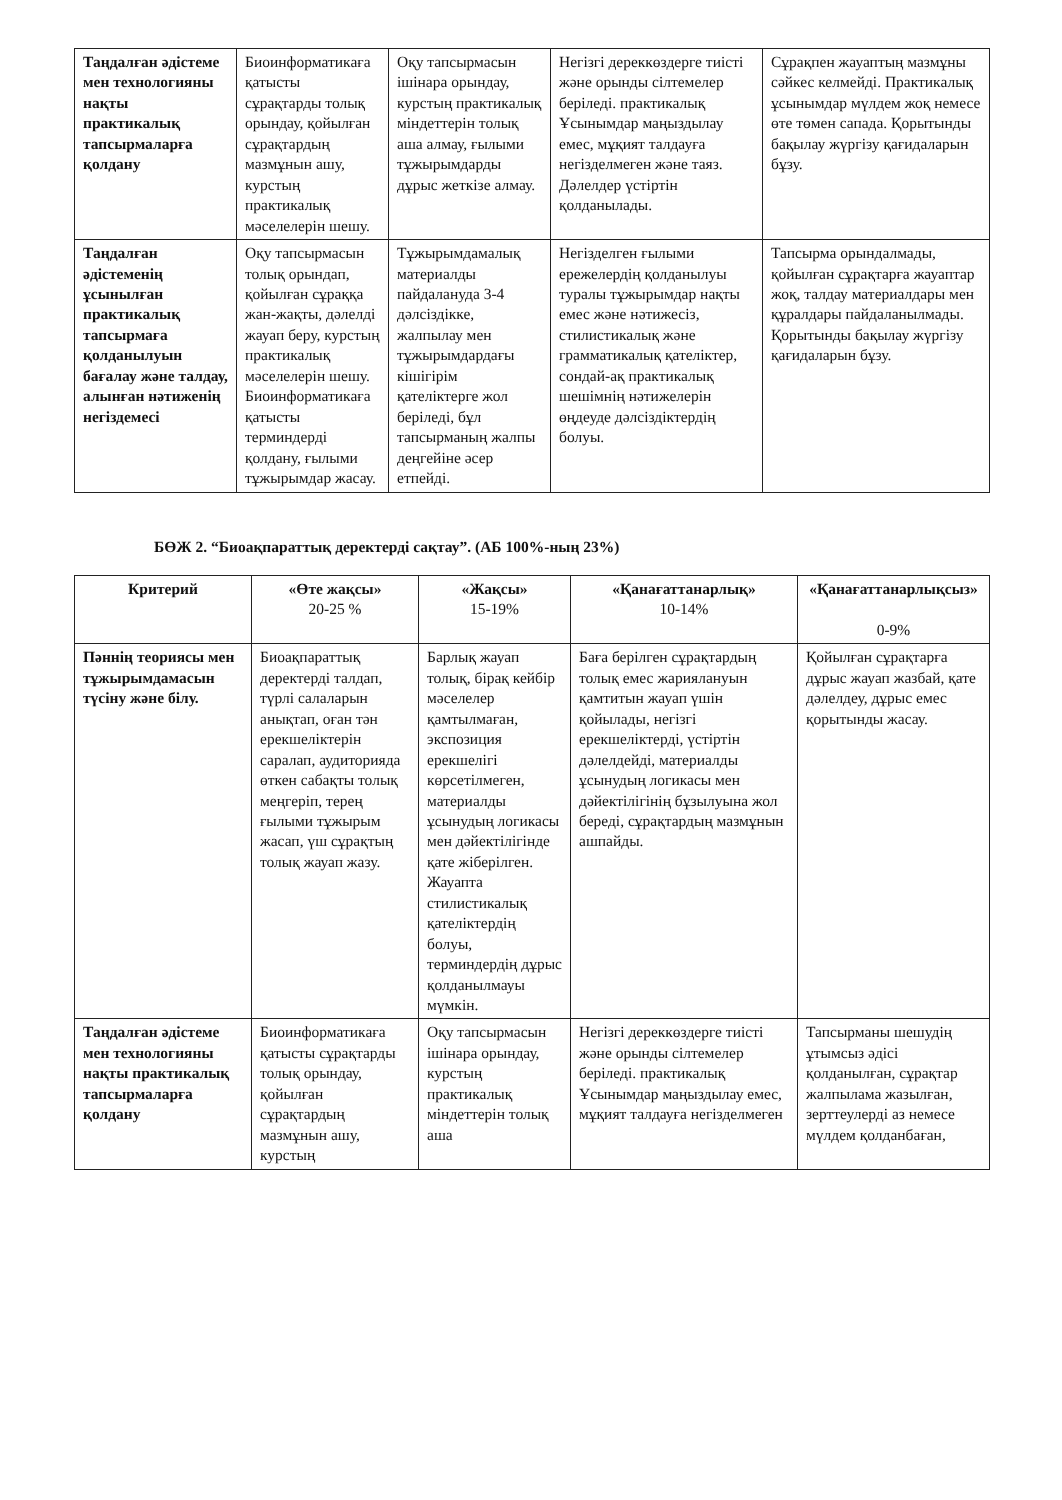| Таңдалған әдістеме мен технологияны нақты практикалық тапсырмаларға қолдану | Биоинформатикаға қатысты сұрақтарды толық орындау, қойылған сұрақтардың мазмұнын ашу, курстың практикалық мәселелерін шешу. | Оқу тапсырмасын ішінара орындау, курстың практикалық міндеттерін толық аша алмау, ғылыми тұжырымдарды дұрыс жеткізе алмау. | Негізгі дереккөздерге тиісті және орынды сілтемелер беріледі. практикалық Ұсынымдар маңыздылау емес, мұқият талдауға негізделмеген және таяз. Дәлелдер үстіртін қолданылады. | Сұрақпен жауаптың мазмұны сәйкес келмейді. Практикалық ұсынымдар мүлдем жоқ немесе өте төмен сапада. Қорытынды бақылау жүргізу қағидаларын бұзу. |
| Таңдалған әдістеменің ұсынылған практикалық тапсырмаға қолданылуын бағалау және талдау, алынған нәтиженің негіздемесі | Оқу тапсырмасын толық орындап, қойылған сұраққа жан-жақты, дәлелді жауап беру, курстың практикалық мәселелерін шешу. Биоинформатикаға қатысты терминдерді қолдану, ғылыми тұжырымдар жасау. | Тұжырымдамалық материалды пайдалануда 3-4 дәлсіздікке, жалпылау мен тұжырымдардағы кішігірім қателіктерге жол беріледі, бұл тапсырманың жалпы деңгейіне әсер етпейді. | Негізделген ғылыми ережелердің қолданылуы туралы тұжырымдар нақты емес және нәтижесіз, стилистикалық және грамматикалық қателіктер, сондай-ақ практикалық шешімнің нәтижелерін өңдеуде дәлсіздіктердің болуы. | Тапсырма орындалмады, қойылған сұрақтарға жауаптар жоқ, талдау материалдары мен құралдары пайдаланылмады. Қорытынды бақылау жүргізу қағидаларын бұзу. |
БӨЖ 2. “Биоақпараттық деректерді сақтау”. (АБ 100%-ның 23%)
| Критерий | «Өте жақсы» 20-25 % | «Жақсы» 15-19% | «Қанағаттанарлық» 10-14% | «Қанағаттанарлықсыз» 0-9% |
| --- | --- | --- | --- | --- |
| Пәннің теориясы мен тұжырымдамасын түсіну және білу. | Биоақпараттық деректерді талдап, түрлі салаларын анықтап, оған тән ерекшеліктерін саралап, аудиторияда өткен сабақты толық меңгеріп, терең ғылыми тұжырым жасап, үш сұрақтың толық жауап жазу. | Барлық жауап толық, бірақ кейбір мәселелер қамтылмаған, экспозиция ерекшелігі көрсетілмеген, материалды ұсынудың логикасы мен дәйектілігінде қате жіберілген. Жауапта стилистикалық қателіктердің болуы, терминдердің дұрыс қолданылмауы мүмкін. | Баға берілген сұрақтардың толық емес жариялануын қамтитын жауап үшін қойылады, негізгі ерекшеліктерді, үстіртін дәлелдейді, материалды ұсынудың логикасы мен дәйектілігінің бұзылуына жол береді, сұрақтардың мазмұнын ашпайды. | Қойылған сұрақтарға дұрыс жауап жазбай, қате дәлелдеу, дұрыс емес қорытынды жасау. |
| Таңдалған әдістеме мен технологияны нақты практикалық тапсырмаларға қолдану | Биоинформатикаға қатысты сұрақтарды толық орындау, қойылған сұрақтардың мазмұнын ашу, курстың | Оқу тапсырмасын ішінара орындау, курстың практикалық міндеттерін толық аша | Негізгі дереккөздерге тиісті және орынды сілтемелер беріледі. практикалық Ұсынымдар маңыздылау емес, мұқият талдауға негізделмеген | Тапсырманы шешудің ұтымсыз әдісі қолданылған, сұрақтар жалпылама жазылған, зерттеулерді аз немесе мүлдем қолданбаған, |